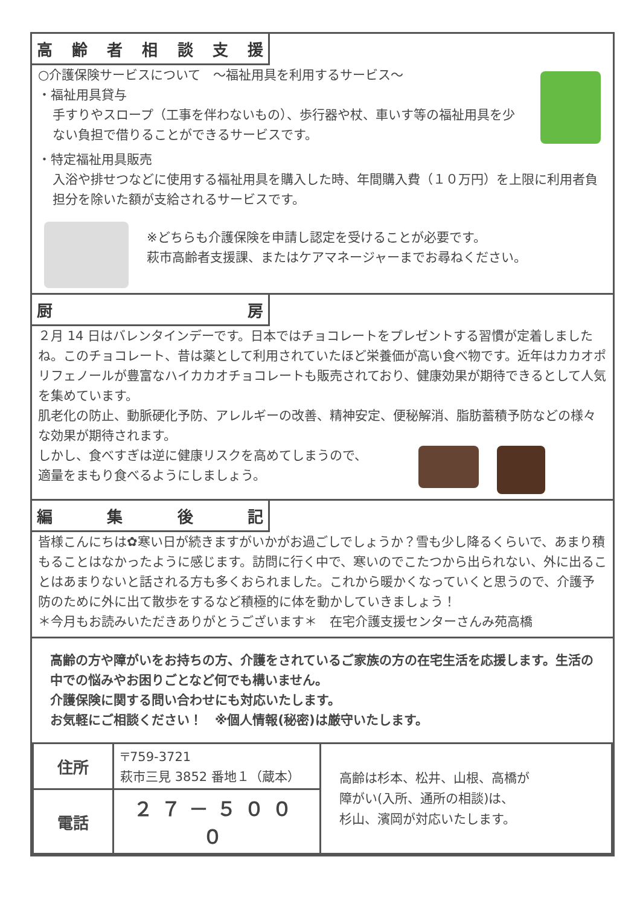高齢者相談支援
○介護保険サービスについて　～福祉用具を利用するサービス～
・福祉用具貸与
手すりやスロープ（工事を伴わないもの）、歩行器や杖、車いす等の福祉用具を少ない負担で借りることができるサービスです。
・特定福祉用具販売
入浴や排せつなどに使用する福祉用具を購入した時、年間購入費（１０万円）を上限に利用者負担分を除いた額が支給されるサービスです。
※どちらも介護保険を申請し認定を受けることが必要です。
萩市高齢者支援課、またはケアマネージャーまでお尋ねください。
厨房
２月 14 日はバレンタインデーです。日本ではチョコレートをプレゼントする習慣が定着しましたね。このチョコレート、昔は薬として利用されていたほど栄養価が高い食べ物です。近年はカカオポリフェノールが豊富なハイカカオチョコレートも販売されており、健康効果が期待できるとして人気を集めています。
肌老化の防止、動脈硬化予防、アレルギーの改善、精神安定、便秘解消、脂肪蓄積予防などの様々な効果が期待されます。
しかし、食べすぎは逆に健康リスクを高めてしまうので、適量をまもり食べるようにしましょう。
編集後記
皆様こんにちは✿寒い日が続きますがいかがお過ごしでしょうか？雪も少し降るくらいで、あまり積もることはなかったように感じます。訪問に行く中で、寒いのでこたつから出られない、外に出ることはあまりないと話される方も多くおられました。これから暖かくなっていくと思うので、介護予防のために外に出て散歩をするなど積極的に体を動かしていきましょう！
＊今月もお読みいただきありがとうございます＊　在宅介護支援センターさんみ苑高橋
高齢の方や障がいをお持ちの方、介護をされているご家族の方の在宅生活を応援します。生活の中での悩みやお困りごとなど何でも構いません。
介護保険に関する問い合わせにも対応いたします。
お気軽にご相談ください！　※個人情報(秘密)は厳守いたします。
| 住所 | 〒759-3721 萩市三見 3852 番地１（蔵本） | 高齢は杉本、松井、山根、高橋が 障がい(入所、通所の相談)は、 杉山、濱岡が対応いたします。 |
| 電話 | ２７－５０００ | |